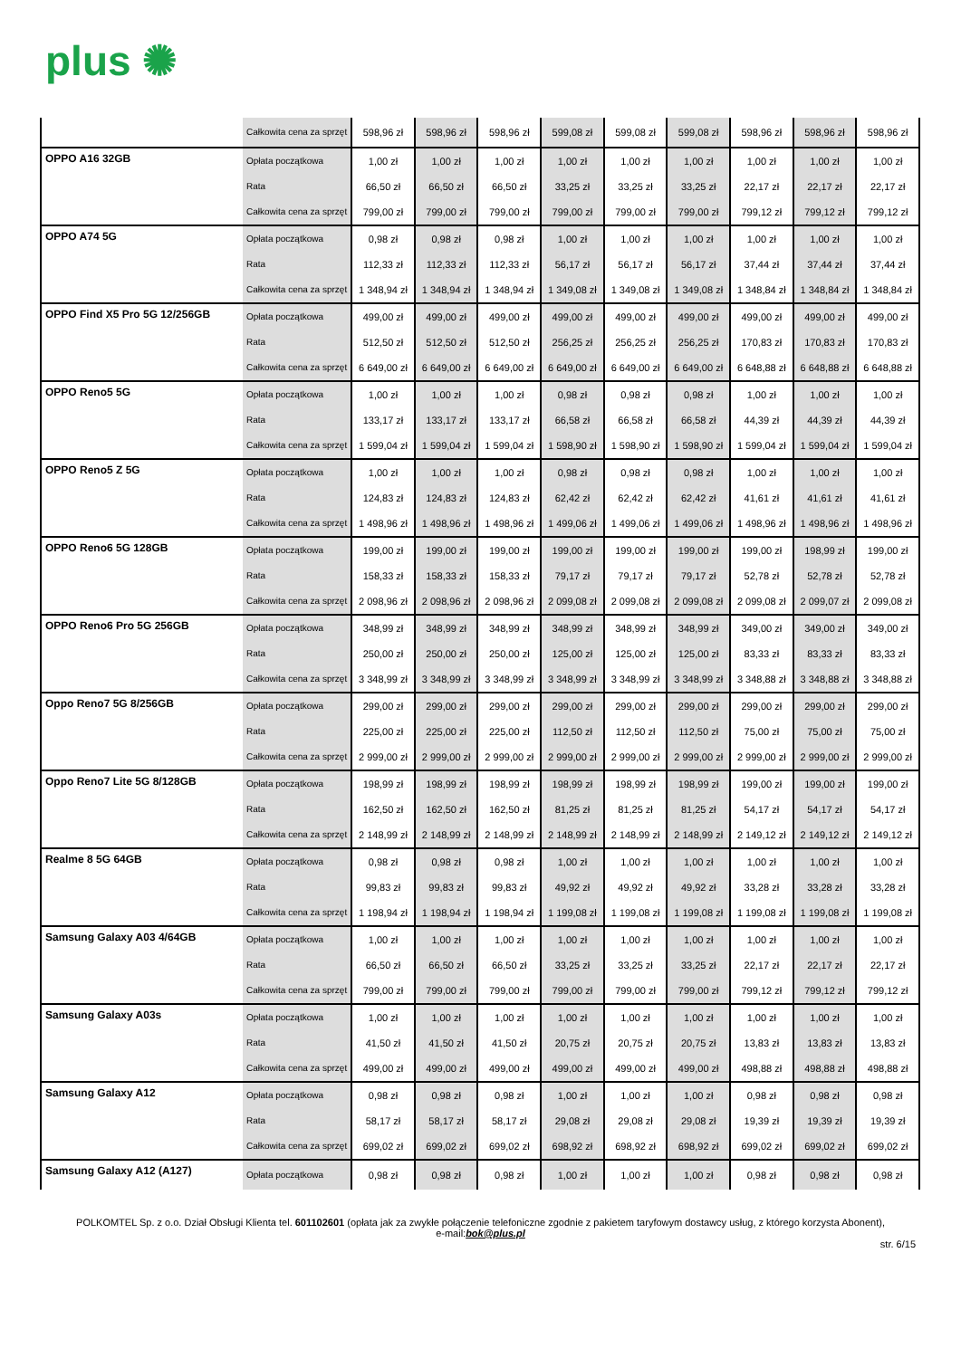plus ✺
| | Całkowita cena za sprzęt | 598,96 zł | 598,96 zł | 598,96 zł | 599,08 zł | 599,08 zł | 599,08 zł | 598,96 zł | 598,96 zł | 598,96 zł |
| OPPO A16 32GB | Opłata początkowa | 1,00 zł | 1,00 zł | 1,00 zł | 1,00 zł | 1,00 zł | 1,00 zł | 1,00 zł | 1,00 zł | 1,00 zł |
| | Rata | 66,50 zł | 66,50 zł | 66,50 zł | 33,25 zł | 33,25 zł | 33,25 zł | 22,17 zł | 22,17 zł | 22,17 zł |
| | Całkowita cena za sprzęt | 799,00 zł | 799,00 zł | 799,00 zł | 799,00 zł | 799,00 zł | 799,00 zł | 799,12 zł | 799,12 zł | 799,12 zł |
| OPPO A74 5G | Opłata początkowa | 0,98 zł | 0,98 zł | 0,98 zł | 1,00 zł | 1,00 zł | 1,00 zł | 1,00 zł | 1,00 zł | 1,00 zł |
| | Rata | 112,33 zł | 112,33 zł | 112,33 zł | 56,17 zł | 56,17 zł | 56,17 zł | 37,44 zł | 37,44 zł | 37,44 zł |
| | Całkowita cena za sprzęt | 1 348,94 zł | 1 348,94 zł | 1 348,94 zł | 1 349,08 zł | 1 349,08 zł | 1 349,08 zł | 1 348,84 zł | 1 348,84 zł | 1 348,84 zł |
| OPPO Find X5 Pro 5G 12/256GB | Opłata początkowa | 499,00 zł | 499,00 zł | 499,00 zł | 499,00 zł | 499,00 zł | 499,00 zł | 499,00 zł | 499,00 zł | 499,00 zł |
| | Rata | 512,50 zł | 512,50 zł | 512,50 zł | 256,25 zł | 256,25 zł | 256,25 zł | 170,83 zł | 170,83 zł | 170,83 zł |
| | Całkowita cena za sprzęt | 6 649,00 zł | 6 649,00 zł | 6 649,00 zł | 6 649,00 zł | 6 649,00 zł | 6 649,00 zł | 6 648,88 zł | 6 648,88 zł | 6 648,88 zł |
| OPPO Reno5 5G | Opłata początkowa | 1,00 zł | 1,00 zł | 1,00 zł | 0,98 zł | 0,98 zł | 0,98 zł | 1,00 zł | 1,00 zł | 1,00 zł |
| | Rata | 133,17 zł | 133,17 zł | 133,17 zł | 66,58 zł | 66,58 zł | 66,58 zł | 44,39 zł | 44,39 zł | 44,39 zł |
| | Całkowita cena za sprzęt | 1 599,04 zł | 1 599,04 zł | 1 599,04 zł | 1 598,90 zł | 1 598,90 zł | 1 598,90 zł | 1 599,04 zł | 1 599,04 zł | 1 599,04 zł |
| OPPO Reno5 Z 5G | Opłata początkowa | 1,00 zł | 1,00 zł | 1,00 zł | 0,98 zł | 0,98 zł | 0,98 zł | 1,00 zł | 1,00 zł | 1,00 zł |
| | Rata | 124,83 zł | 124,83 zł | 124,83 zł | 62,42 zł | 62,42 zł | 62,42 zł | 41,61 zł | 41,61 zł | 41,61 zł |
| | Całkowita cena za sprzęt | 1 498,96 zł | 1 498,96 zł | 1 498,96 zł | 1 499,06 zł | 1 499,06 zł | 1 499,06 zł | 1 498,96 zł | 1 498,96 zł | 1 498,96 zł |
| OPPO Reno6 5G 128GB | Opłata początkowa | 199,00 zł | 199,00 zł | 199,00 zł | 199,00 zł | 199,00 zł | 199,00 zł | 199,00 zł | 198,99 zł | 199,00 zł |
| | Rata | 158,33 zł | 158,33 zł | 158,33 zł | 79,17 zł | 79,17 zł | 79,17 zł | 52,78 zł | 52,78 zł | 52,78 zł |
| | Całkowita cena za sprzęt | 2 098,96 zł | 2 098,96 zł | 2 098,96 zł | 2 099,08 zł | 2 099,08 zł | 2 099,08 zł | 2 099,08 zł | 2 099,07 zł | 2 099,08 zł |
| OPPO Reno6 Pro 5G 256GB | Opłata początkowa | 348,99 zł | 348,99 zł | 348,99 zł | 348,99 zł | 348,99 zł | 348,99 zł | 349,00 zł | 349,00 zł | 349,00 zł |
| | Rata | 250,00 zł | 250,00 zł | 250,00 zł | 125,00 zł | 125,00 zł | 125,00 zł | 83,33 zł | 83,33 zł | 83,33 zł |
| | Całkowita cena za sprzęt | 3 348,99 zł | 3 348,99 zł | 3 348,99 zł | 3 348,99 zł | 3 348,99 zł | 3 348,99 zł | 3 348,88 zł | 3 348,88 zł | 3 348,88 zł |
| Oppo Reno7 5G 8/256GB | Opłata początkowa | 299,00 zł | 299,00 zł | 299,00 zł | 299,00 zł | 299,00 zł | 299,00 zł | 299,00 zł | 299,00 zł | 299,00 zł |
| | Rata | 225,00 zł | 225,00 zł | 225,00 zł | 112,50 zł | 112,50 zł | 112,50 zł | 75,00 zł | 75,00 zł | 75,00 zł |
| | Całkowita cena za sprzęt | 2 999,00 zł | 2 999,00 zł | 2 999,00 zł | 2 999,00 zł | 2 999,00 zł | 2 999,00 zł | 2 999,00 zł | 2 999,00 zł | 2 999,00 zł |
| Oppo Reno7 Lite 5G 8/128GB | Opłata początkowa | 198,99 zł | 198,99 zł | 198,99 zł | 198,99 zł | 198,99 zł | 198,99 zł | 199,00 zł | 199,00 zł | 199,00 zł |
| | Rata | 162,50 zł | 162,50 zł | 162,50 zł | 81,25 zł | 81,25 zł | 81,25 zł | 54,17 zł | 54,17 zł | 54,17 zł |
| | Całkowita cena za sprzęt | 2 148,99 zł | 2 148,99 zł | 2 148,99 zł | 2 148,99 zł | 2 148,99 zł | 2 148,99 zł | 2 149,12 zł | 2 149,12 zł | 2 149,12 zł |
| Realme 8 5G 64GB | Opłata początkowa | 0,98 zł | 0,98 zł | 0,98 zł | 1,00 zł | 1,00 zł | 1,00 zł | 1,00 zł | 1,00 zł | 1,00 zł |
| | Rata | 99,83 zł | 99,83 zł | 99,83 zł | 49,92 zł | 49,92 zł | 49,92 zł | 33,28 zł | 33,28 zł | 33,28 zł |
| | Całkowita cena za sprzęt | 1 198,94 zł | 1 198,94 zł | 1 198,94 zł | 1 199,08 zł | 1 199,08 zł | 1 199,08 zł | 1 199,08 zł | 1 199,08 zł | 1 199,08 zł |
| Samsung Galaxy A03 4/64GB | Opłata początkowa | 1,00 zł | 1,00 zł | 1,00 zł | 1,00 zł | 1,00 zł | 1,00 zł | 1,00 zł | 1,00 zł | 1,00 zł |
| | Rata | 66,50 zł | 66,50 zł | 66,50 zł | 33,25 zł | 33,25 zł | 33,25 zł | 22,17 zł | 22,17 zł | 22,17 zł |
| | Całkowita cena za sprzęt | 799,00 zł | 799,00 zł | 799,00 zł | 799,00 zł | 799,00 zł | 799,00 zł | 799,12 zł | 799,12 zł | 799,12 zł |
| Samsung Galaxy A03s | Opłata początkowa | 1,00 zł | 1,00 zł | 1,00 zł | 1,00 zł | 1,00 zł | 1,00 zł | 1,00 zł | 1,00 zł | 1,00 zł |
| | Rata | 41,50 zł | 41,50 zł | 41,50 zł | 20,75 zł | 20,75 zł | 20,75 zł | 13,83 zł | 13,83 zł | 13,83 zł |
| | Całkowita cena za sprzęt | 499,00 zł | 499,00 zł | 499,00 zł | 499,00 zł | 499,00 zł | 499,00 zł | 498,88 zł | 498,88 zł | 498,88 zł |
| Samsung Galaxy A12 | Opłata początkowa | 0,98 zł | 0,98 zł | 0,98 zł | 1,00 zł | 1,00 zł | 1,00 zł | 0,98 zł | 0,98 zł | 0,98 zł |
| | Rata | 58,17 zł | 58,17 zł | 58,17 zł | 29,08 zł | 29,08 zł | 29,08 zł | 19,39 zł | 19,39 zł | 19,39 zł |
| | Całkowita cena za sprzęt | 699,02 zł | 699,02 zł | 699,02 zł | 698,92 zł | 698,92 zł | 698,92 zł | 699,02 zł | 699,02 zł | 699,02 zł |
| Samsung Galaxy A12 (A127) | Opłata początkowa | 0,98 zł | 0,98 zł | 0,98 zł | 1,00 zł | 1,00 zł | 1,00 zł | 0,98 zł | 0,98 zł | 0,98 zł |
POLKOMTEL Sp. z o.o. Dział Obsługi Klienta tel. 601102601 (opłata jak za zwykłe połączenie telefoniczne zgodnie z pakietem taryfowym dostawcy usług, z którego korzysta Abonent),
e-mail:bok@plus.pl
str. 6/15